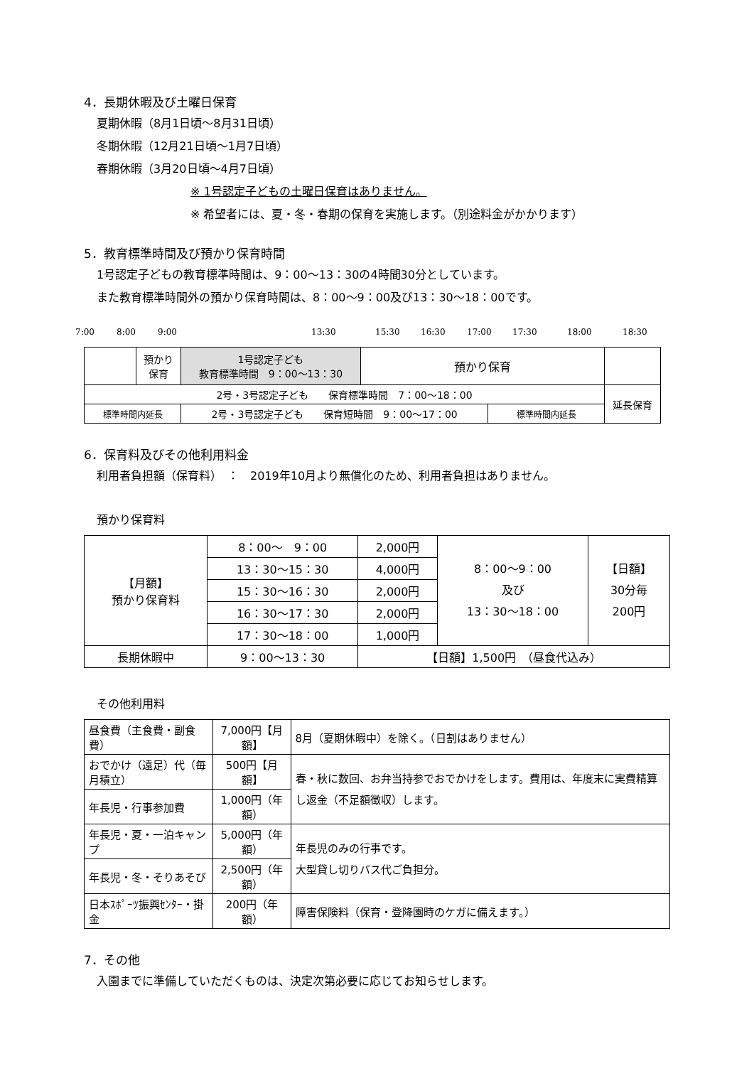4．長期休暇及び土曜日保育
夏期休暇（8月1日頃～8月31日頃）
冬期休暇（12月21日頃～1月7日頃）
春期休暇（3月20日頃～4月7日頃）
※ 1号認定子どもの土曜日保育はありません。
※ 希望者には、夏・冬・春期の保育を実施します。（別途料金がかかります）
5．教育標準時間及び預かり保育時間
1号認定子どもの教育標準時間は、9：00～13：30の4時間30分としています。
また教育標準時間外の預かり保育時間は、8：00～9：00及び13：30～18：00です。
7:00 8:00 9:00 13:30 15:30 16:30 17:00 17:30 18:00 18:30
| | 預かり 保育 | 1号認定子ども 教育標準時間 9：00～13：30 | 預かり保育 | | |
| 2号・3号認定子ども 保育標準時間 7：00～18：00 | | | | | 延長保育 |
| 標準時間内延長 | | 2号・3号認定子ども 保育短時間 9：00～17：00 | | 標準時間内延長 | |
6．保育料及びその他利用料金
利用者負担額（保育料）　：　2019年10月より無償化のため、利用者負担はありません。
預かり保育料
| 【月額】 預かり保育料 | 8：00～ 9：00 | 2,000円 | 8：00～9：00 及び 13：30～18：00 | 【日額】 30分毎 200円 |
| | 13：30～15：30 | 4,000円 | | |
| | 15：30～16：30 | 2,000円 | | |
| | 16：30～17：30 | 2,000円 | | |
| | 17：30～18：00 | 1,000円 | | |
| 長期休暇中 | 9：00～13：30 | 【日額】1,500円 （昼食代込み） | | |
その他利用料
| 昼食費（主食費・副食費） | 7,000円【月額】 | 8月（夏期休暇中）を除く。（日割はありません） |
| おでかけ（遠足）代（毎月積立） | 500円【月額】 | 春・秋に数回、お弁当持参でおでかけをします。費用は、年度末に実費精算し返金（不足額徴収）します。 |
| 年長児・行事参加費 | 1,000円（年額） | |
| 年長児・夏・一泊キャンプ | 5,000円（年額） | 年長児のみの行事です。 大型貸し切りバス代ご負担分。 |
| 年長児・冬・そりあそび | 2,500円（年額） | |
| 日本ｽﾎﾟｰﾂ振興ｾﾝﾀｰ・掛金 | 200円（年額） | 障害保険料（保育・登降園時のケガに備えます。） |
7．その他
入園までに準備していただくものは、決定次第必要に応じてお知らせします。